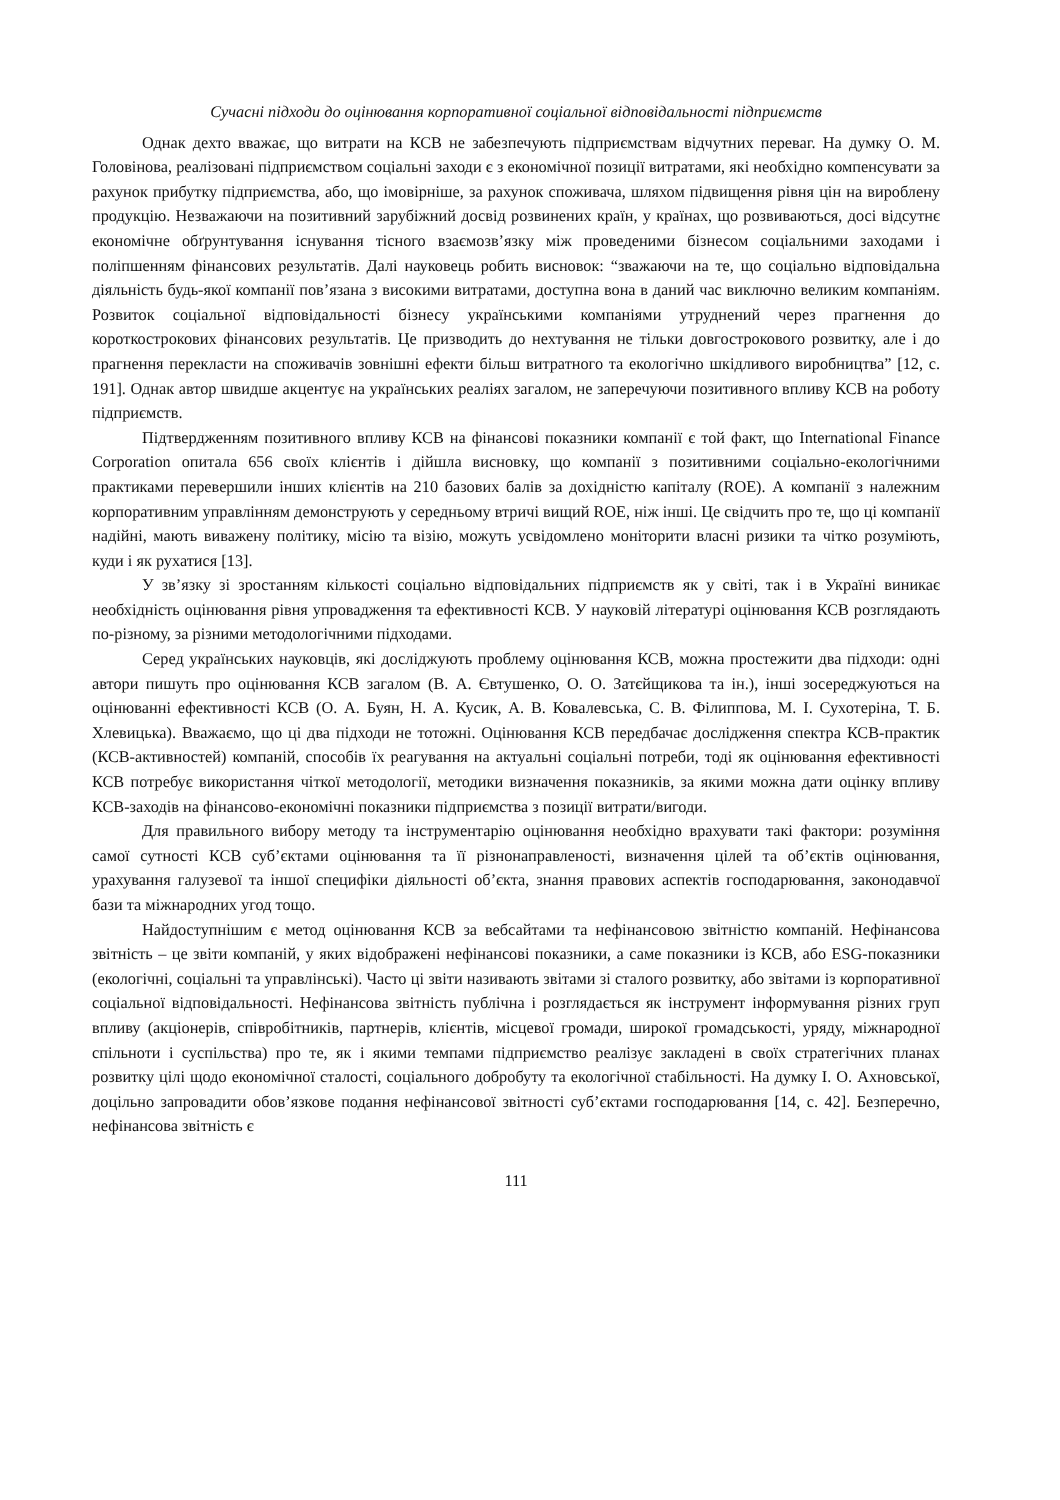Сучасні підходи до оцінювання корпоративної соціальної відповідальності підприємств
Однак дехто вважає, що витрати на КСВ не забезпечують підприємствам відчутних переваг. На думку О. М. Головінова, реалізовані підприємством соціальні заходи є з економічної позиції витратами, які необхідно компенсувати за рахунок прибутку підприємства, або, що імовірніше, за рахунок споживача, шляхом підвищення рівня цін на вироблену продукцію. Незважаючи на позитивний зарубіжний досвід розвинених країн, у країнах, що розвиваються, досі відсутнє економічне обґрунтування існування тісного взаємозв’язку між проведеними бізнесом соціальними заходами і поліпшенням фінансових результатів. Далі науковець робить висновок: “зважаючи на те, що соціально відповідальна діяльність будь-якої компанії пов’язана з високими витратами, доступна вона в даний час виключно великим компаніям. Розвиток соціальної відповідальності бізнесу українськими компаніями утруднений через прагнення до короткострокових фінансових результатів. Це призводить до нехтування не тільки довгострокового розвитку, але і до прагнення перекласти на споживачів зовнішні ефекти більш витратного та екологічно шкідливого виробництва” [12, с. 191]. Однак автор швидше акцентує на українських реаліях загалом, не заперечуючи позитивного впливу КСВ на роботу підприємств.
Підтвердженням позитивного впливу КСВ на фінансові показники компанії є той факт, що International Finance Corporation опитала 656 своїх клієнтів і дійшла висновку, що компанії з позитивними соціально-екологічними практиками перевершили інших клієнтів на 210 базових балів за дохідністю капіталу (ROE). А компанії з належним корпоративним управлінням демонструють у середньому втричі вищий ROE, ніж інші. Це свідчить про те, що ці компанії надійні, мають виважену політику, місію та візію, можуть усвідомлено моніторити власні ризики та чітко розуміють, куди і як рухатися [13].
У зв’язку зі зростанням кількості соціально відповідальних підприємств як у світі, так і в Україні виникає необхідність оцінювання рівня упровадження та ефективності КСВ. У науковій літературі оцінювання КСВ розглядають по-різному, за різними методологічними підходами.
Серед українських науковців, які досліджують проблему оцінювання КСВ, можна простежити два підходи: одні автори пишуть про оцінювання КСВ загалом (В. А. Євтушенко, О. О. Затєйщикова та ін.), інші зосереджуються на оцінюванні ефективності КСВ (О. А. Буян, Н. А. Кусик, А. В. Ковалевська, С. В. Філиппова, М. І. Сухотеріна, Т. Б. Хлевицька). Вважаємо, що ці два підходи не тотожні. Оцінювання КСВ передбачає дослідження спектра КСВ-практик (КСВ-активностей) компаній, способів їх реагування на актуальні соціальні потреби, тоді як оцінювання ефективності КСВ потребує використання чіткої методології, методики визначення показників, за якими можна дати оцінку впливу КСВ-заходів на фінансово-економічні показники підприємства з позиції витрати/вигоди.
Для правильного вибору методу та інструментарію оцінювання необхідно врахувати такі фактори: розуміння самої сутності КСВ суб’єктами оцінювання та її різнонаправленості, визначення цілей та об’єктів оцінювання, урахування галузевої та іншої специфіки діяльності об’єкта, знання правових аспектів господарювання, законодавчої бази та міжнародних угод тощо.
Найдоступнішим є метод оцінювання КСВ за вебсайтами та нефінансовою звітністю компаній. Нефінансова звітність – це звіти компаній, у яких відображені нефінансові показники, а саме показники із КСВ, або ESG-показники (екологічні, соціальні та управлінські). Часто ці звіти називають звітами зі сталого розвитку, або звітами із корпоративної соціальної відповідальності. Нефінансова звітність публічна і розглядається як інструмент інформування різних груп впливу (акціонерів, співробітників, партнерів, клієнтів, місцевої громади, широкої громадськості, уряду, міжнародної спільноти і суспільства) про те, як і якими темпами підприємство реалізує закладені в своїх стратегічних планах розвитку цілі щодо економічної сталості, соціального добробуту та екологічної стабільності. На думку І. О. Ахновської, доцільно запровадити обов’язкове подання нефінансової звітності суб’єктами господарювання [14, с. 42]. Безперечно, нефінансова звітність є
111